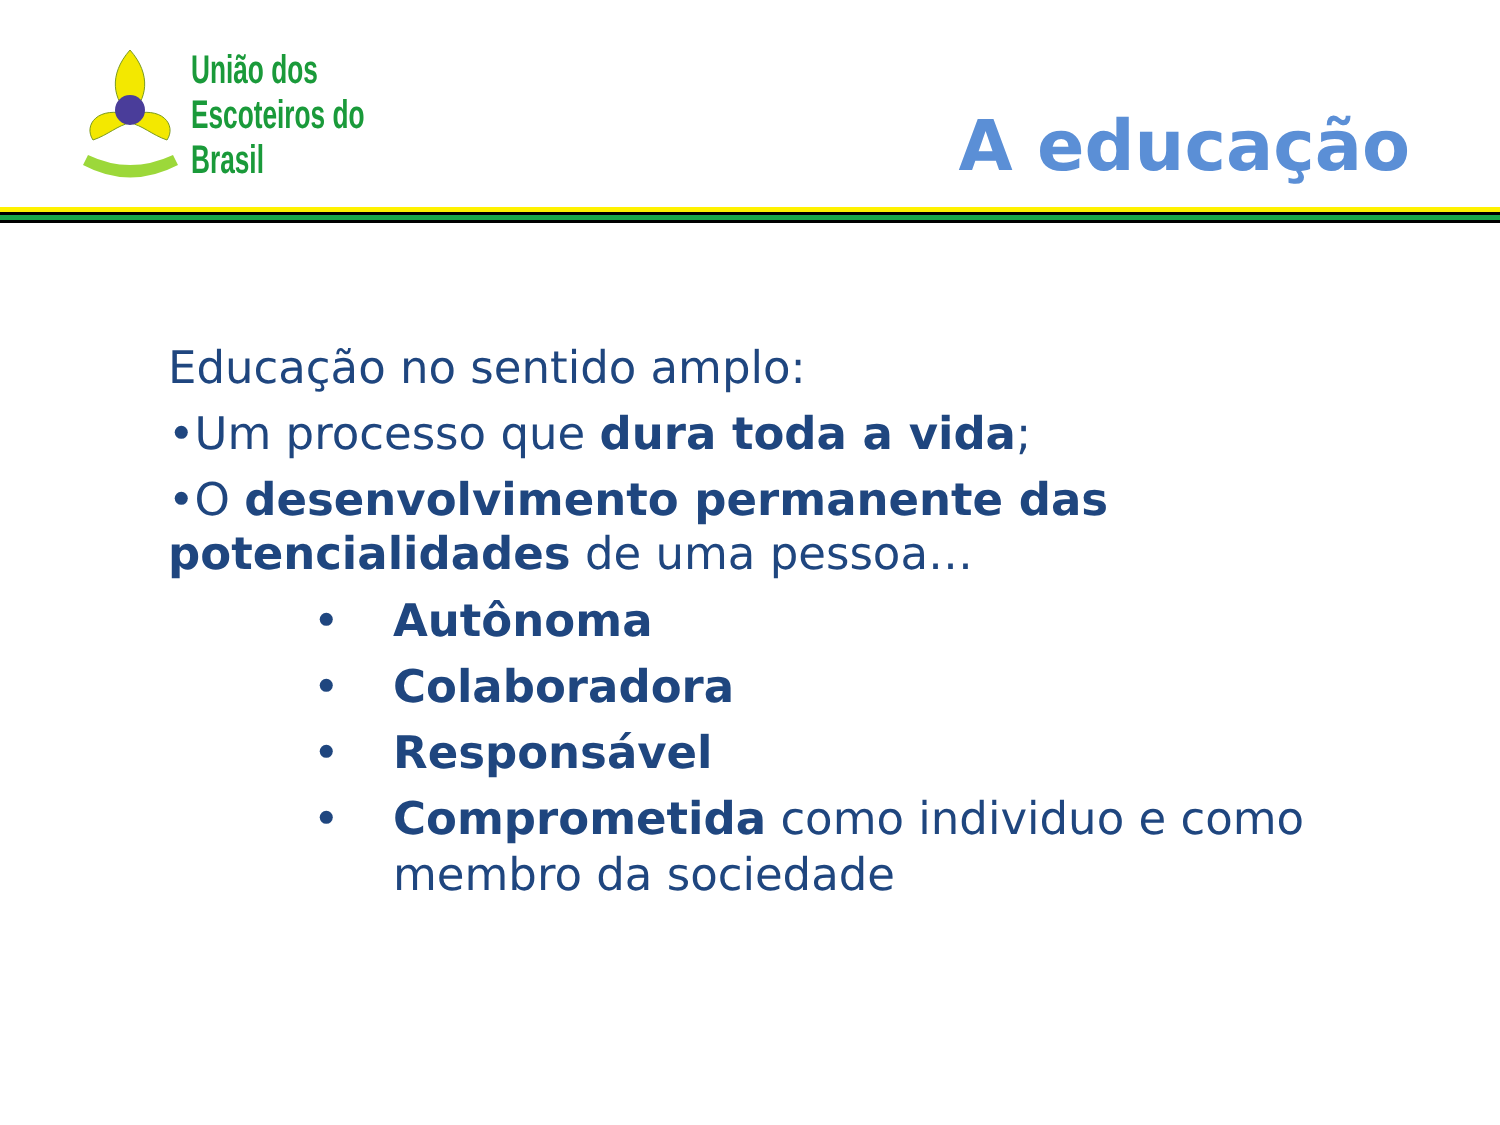União dos
Escoteiros do
Brasil
A educação
Educação no sentido amplo:
•Um processo que dura toda a vida;
•O desenvolvimento permanente das potencialidades de uma pessoa…
• Autônoma
• Colaboradora
• Responsável
• Comprometida como individuo e como membro da sociedade